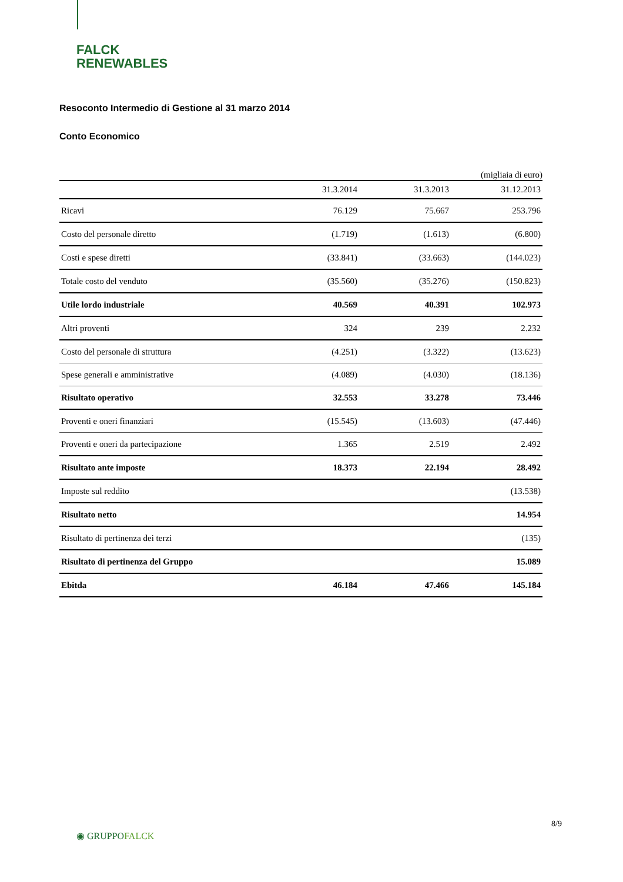FALCK
RENEWABLES
Resoconto Intermedio di Gestione al 31 marzo 2014
Conto Economico
(migliaia di euro)
| | 31.3.2014 | 31.3.2013 | 31.12.2013 |
| --- | --- | --- | --- |
| Ricavi | 76.129 | 75.667 | 253.796 |
| Costo del personale diretto | (1.719) | (1.613) | (6.800) |
| Costi e spese diretti | (33.841) | (33.663) | (144.023) |
| Totale costo del venduto | (35.560) | (35.276) | (150.823) |
| Utile lordo industriale | 40.569 | 40.391 | 102.973 |
| Altri proventi | 324 | 239 | 2.232 |
| Costo del personale di struttura | (4.251) | (3.322) | (13.623) |
| Spese generali e amministrative | (4.089) | (4.030) | (18.136) |
| Risultato operativo | 32.553 | 33.278 | 73.446 |
| Proventi e oneri finanziari | (15.545) | (13.603) | (47.446) |
| Proventi e oneri da partecipazione | 1.365 | 2.519 | 2.492 |
| Risultato ante imposte | 18.373 | 22.194 | 28.492 |
| Imposte sul reddito | | | (13.538) |
| Risultato netto | | | 14.954 |
| Risultato di pertinenza dei terzi | | | (135) |
| Risultato di pertinenza del Gruppo | | | 15.089 |
| Ebitda | 46.184 | 47.466 | 145.184 |
8/9
◉ GRUPPOFALCK